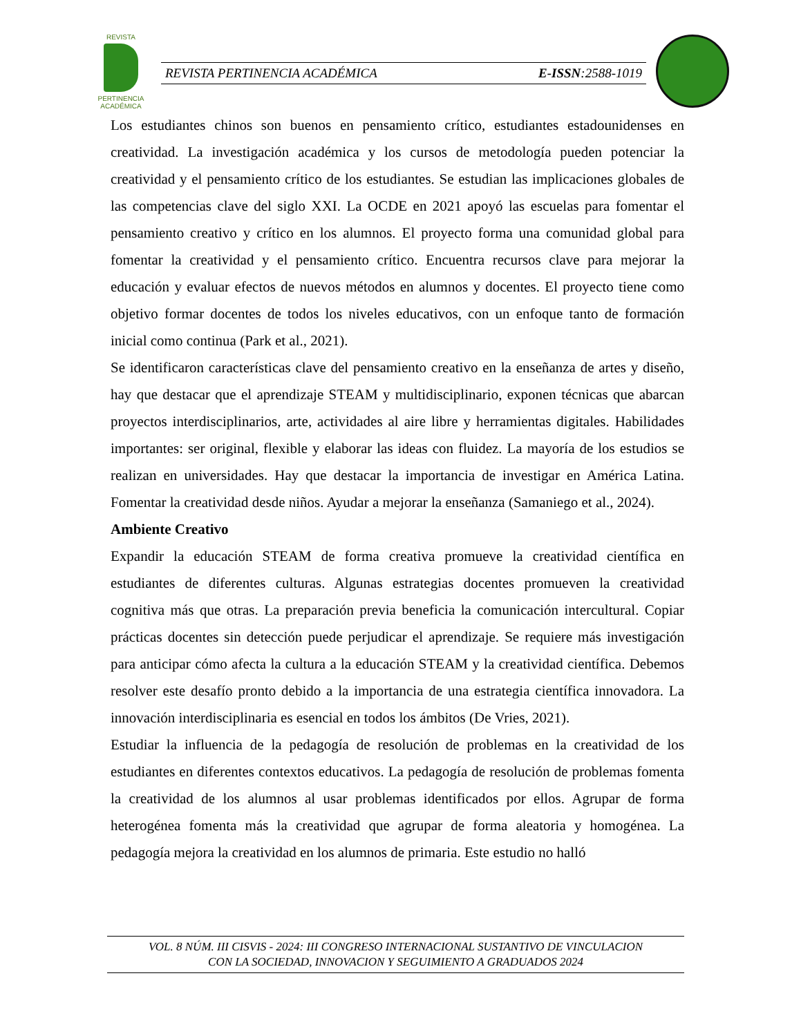REVISTA
PERTINENCIA ACADÉMICA
REVISTA PERTINENCIA ACADÉMICA E-ISSN:2588-1019
Los estudiantes chinos son buenos en pensamiento crítico, estudiantes estadounidenses en creatividad. La investigación académica y los cursos de metodología pueden potenciar la creatividad y el pensamiento crítico de los estudiantes. Se estudian las implicaciones globales de las competencias clave del siglo XXI. La OCDE en 2021 apoyó las escuelas para fomentar el pensamiento creativo y crítico en los alumnos. El proyecto forma una comunidad global para fomentar la creatividad y el pensamiento crítico. Encuentra recursos clave para mejorar la educación y evaluar efectos de nuevos métodos en alumnos y docentes. El proyecto tiene como objetivo formar docentes de todos los niveles educativos, con un enfoque tanto de formación inicial como continua (Park et al., 2021).
Se identificaron características clave del pensamiento creativo en la enseñanza de artes y diseño, hay que destacar que el aprendizaje STEAM y multidisciplinario, exponen técnicas que abarcan proyectos interdisciplinarios, arte, actividades al aire libre y herramientas digitales. Habilidades importantes: ser original, flexible y elaborar las ideas con fluidez. La mayoría de los estudios se realizan en universidades. Hay que destacar la importancia de investigar en América Latina. Fomentar la creatividad desde niños. Ayudar a mejorar la enseñanza (Samaniego et al., 2024).
Ambiente Creativo
Expandir la educación STEAM de forma creativa promueve la creatividad científica en estudiantes de diferentes culturas. Algunas estrategias docentes promueven la creatividad cognitiva más que otras. La preparación previa beneficia la comunicación intercultural. Copiar prácticas docentes sin detección puede perjudicar el aprendizaje. Se requiere más investigación para anticipar cómo afecta la cultura a la educación STEAM y la creatividad científica. Debemos resolver este desafío pronto debido a la importancia de una estrategia científica innovadora. La innovación interdisciplinaria es esencial en todos los ámbitos (De Vries, 2021).
Estudiar la influencia de la pedagogía de resolución de problemas en la creatividad de los estudiantes en diferentes contextos educativos. La pedagogía de resolución de problemas fomenta la creatividad de los alumnos al usar problemas identificados por ellos. Agrupar de forma heterogénea fomenta más la creatividad que agrupar de forma aleatoria y homogénea. La pedagogía mejora la creatividad en los alumnos de primaria. Este estudio no halló
VOL. 8 NÚM. III CISVIS - 2024: III CONGRESO INTERNACIONAL SUSTANTIVO DE VINCULACION
CON LA SOCIEDAD, INNOVACION Y SEGUIMIENTO A GRADUADOS 2024